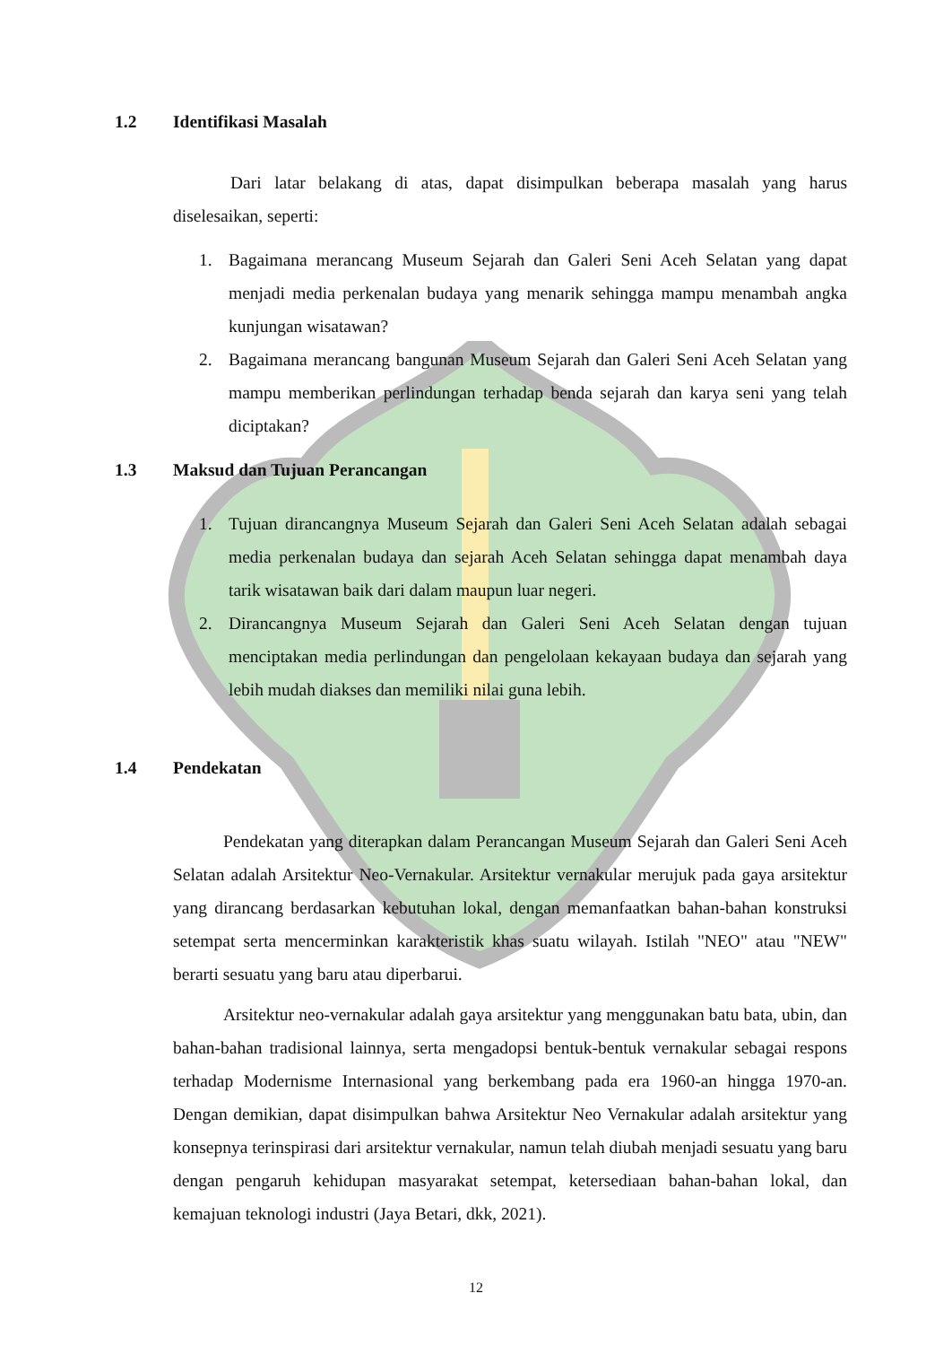1.2 Identifikasi Masalah
Dari latar belakang di atas, dapat disimpulkan beberapa masalah yang harus diselesaikan, seperti:
1. Bagaimana merancang Museum Sejarah dan Galeri Seni Aceh Selatan yang dapat menjadi media perkenalan budaya yang menarik sehingga mampu menambah angka kunjungan wisatawan?
2. Bagaimana merancang bangunan Museum Sejarah dan Galeri Seni Aceh Selatan yang mampu memberikan perlindungan terhadap benda sejarah dan karya seni yang telah diciptakan?
1.3 Maksud dan Tujuan Perancangan
1. Tujuan dirancangnya Museum Sejarah dan Galeri Seni Aceh Selatan adalah sebagai media perkenalan budaya dan sejarah Aceh Selatan sehingga dapat menambah daya tarik wisatawan baik dari dalam maupun luar negeri.
2. Dirancangnya Museum Sejarah dan Galeri Seni Aceh Selatan dengan tujuan menciptakan media perlindungan dan pengelolaan kekayaan budaya dan sejarah yang lebih mudah diakses dan memiliki nilai guna lebih.
1.4 Pendekatan
Pendekatan yang diterapkan dalam Perancangan Museum Sejarah dan Galeri Seni Aceh Selatan adalah Arsitektur Neo-Vernakular. Arsitektur vernakular merujuk pada gaya arsitektur yang dirancang berdasarkan kebutuhan lokal, dengan memanfaatkan bahan-bahan konstruksi setempat serta mencerminkan karakteristik khas suatu wilayah. Istilah "NEO" atau "NEW" berarti sesuatu yang baru atau diperbarui.
Arsitektur neo-vernakular adalah gaya arsitektur yang menggunakan batu bata, ubin, dan bahan-bahan tradisional lainnya, serta mengadopsi bentuk-bentuk vernakular sebagai respons terhadap Modernisme Internasional yang berkembang pada era 1960-an hingga 1970-an. Dengan demikian, dapat disimpulkan bahwa Arsitektur Neo Vernakular adalah arsitektur yang konsepnya terinspirasi dari arsitektur vernakular, namun telah diubah menjadi sesuatu yang baru dengan pengaruh kehidupan masyarakat setempat, ketersediaan bahan-bahan lokal, dan kemajuan teknologi industri (Jaya Betari, dkk, 2021).
12